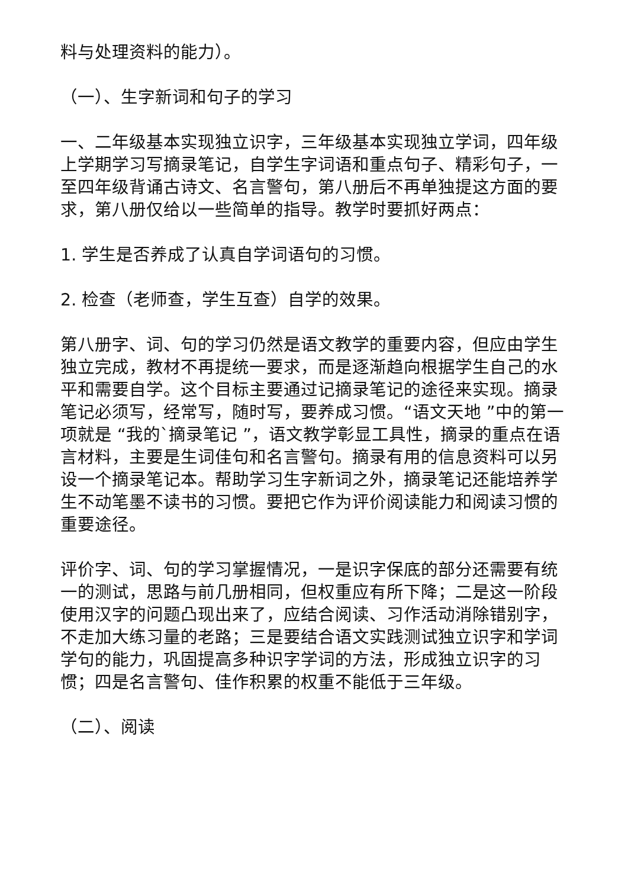料与处理资料的能力）。
（一）、生字新词和句子的学习
一、二年级基本实现独立识字，三年级基本实现独立学词，四年级上学期学习写摘录笔记，自学生字词语和重点句子、精彩句子，一至四年级背诵古诗文、名言警句，第八册后不再单独提这方面的要求，第八册仅给以一些简单的指导。教学时要抓好两点：
1. 学生是否养成了认真自学词语句的习惯。
2. 检查（老师查，学生互查）自学的效果。
第八册字、词、句的学习仍然是语文教学的重要内容，但应由学生独立完成，教材不再提统一要求，而是逐渐趋向根据学生自己的水平和需要自学。这个目标主要通过记摘录笔记的途径来实现。摘录笔记必须写，经常写，随时写，要养成习惯。“语文天地 ”中的第一项就是 “我的`摘录笔记 ”，语文教学彰显工具性，摘录的重点在语言材料，主要是生词佳句和名言警句。摘录有用的信息资料可以另设一个摘录笔记本。帮助学习生字新词之外，摘录笔记还能培养学生不动笔墨不读书的习惯。要把它作为评价阅读能力和阅读习惯的重要途径。
评价字、词、句的学习掌握情况，一是识字保底的部分还需要有统一的测试，思路与前几册相同，但权重应有所下降；二是这一阶段使用汉字的问题凸现出来了，应结合阅读、习作活动消除错别字，不走加大练习量的老路；三是要结合语文实践测试独立识字和学词学句的能力，巩固提高多种识字学词的方法，形成独立识字的习惯；四是名言警句、佳作积累的权重不能低于三年级。
（二）、阅读